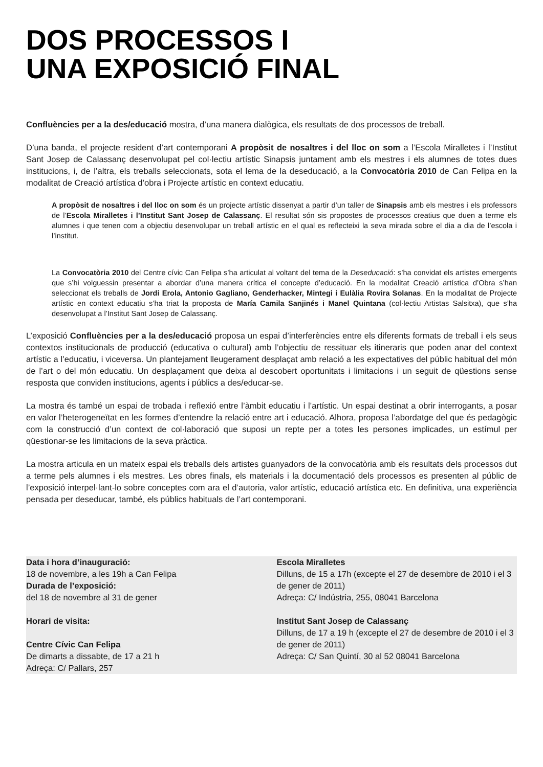DOS PROCESSOS I
UNA EXPOSICIÓ FINAL
Confluències per a la des/educació mostra, d’una manera dialògica, els resultats de dos processos de treball.
D’una banda, el projecte resident d’art contemporani A propòsit de nosaltres i del lloc on som a l’Escola Miralletes i l’Institut Sant Josep de Calassanç desenvolupat pel col·lectiu artístic Sinapsis juntament amb els mestres i els alumnes de totes dues institucions, i, de l’altra, els treballs seleccionats, sota el lema de la deseducació, a la Convocatòria 2010 de Can Felipa en la modalitat de Creació artística d’obra i Projecte artístic en context educatiu.
A propòsit de nosaltres i del lloc on som és un projecte artístic dissenyat a partir d’un taller de Sinapsis amb els mestres i els professors de l’Escola Miralletes i l’Institut Sant Josep de Calassanç. El resultat són sis propostes de processos creatius que duen a terme els alumnes i que tenen com a objectiu desenvolupar un treball artístic en el qual es reflecteixi la seva mirada sobre el dia a dia de l’escola i l’institut.
La Convocatòria 2010 del Centre cívic Can Felipa s’ha articulat al voltant del tema de la Deseducació: s’ha convidat els artistes emergents que s’hi volguessin presentar a abordar d’una manera crítica el concepte d’educació. En la modalitat Creació artística d’Obra s’han seleccionat els treballs de Jordi Erola, Antonio Gagliano, Genderhacker, Mintegi i Eulàlia Rovira Solanas. En la modalitat de Projecte artístic en context educatiu s’ha triat la proposta de María Camila Sanjinés i Manel Quintana (col·lectiu Artistas Salsitxa), que s’ha desenvolupat a l’Institut Sant Josep de Calassanç.
L’exposició Confluències per a la des/educació proposa un espai d’interferències entre els diferents formats de treball i els seus contextos institucionals de producció (educativa o cultural) amb l’objectiu de ressituar els itineraris que poden anar del context artístic a l’educatiu, i viceversa. Un plantejament lleugerament desplaçat amb relació a les expectatives del públic habitual del món de l’art o del món educatiu. Un desplaçament que deixa al descobert oportunitats i limitacions i un seguit de qüestions sense resposta que conviden institucions, agents i públics a des/educar-se.
La mostra és també un espai de trobada i reflexió entre l’àmbit educatiu i l’artístic. Un espai destinat a obrir interrogants, a posar en valor l’heterogeneïtat en les formes d’entendre la relació entre art i educació. Alhora, proposa l’abordatge del que és pedagògic com la construcció d’un context de col·laboració que suposi un repte per a totes les persones implicades, un estímul per qüestionar-se les limitacions de la seva pràctica.
La mostra articula en un mateix espai els treballs dels artistes guanyadors de la convocatòria amb els resultats dels processos dut a terme pels alumnes i els mestres. Les obres finals, els materials i la documentació dels processos es presenten al públic de l’exposició interpel·lant-lo sobre conceptes com ara el d’autoria, valor artístic, educació artística etc. En definitiva, una experiència pensada per deseducar, també, els públics habituals de l’art contemporani.
Data i hora d’inauguració:
18 de novembre, a les 19h a Can Felipa
Durada de l’exposició:
del 18 de novembre al 31 de gener
Horari de visita:
Centre Cívic Can Felipa
De dimarts a dissabte, de 17 a 21 h
Adreça: C/ Pallars, 257
Escola Miralletes
Dilluns, de 15 a 17h (excepte el 27 de desembre de 2010 i el 3 de gener de 2011)
Adreça: C/ Indústria, 255, 08041 Barcelona
Institut Sant Josep de Calassanç
Dilluns, de 17 a 19 h (excepte el 27 de desembre de 2010 i el 3 de gener de 2011)
Adreça: C/ San Quintí, 30 al 52 08041 Barcelona